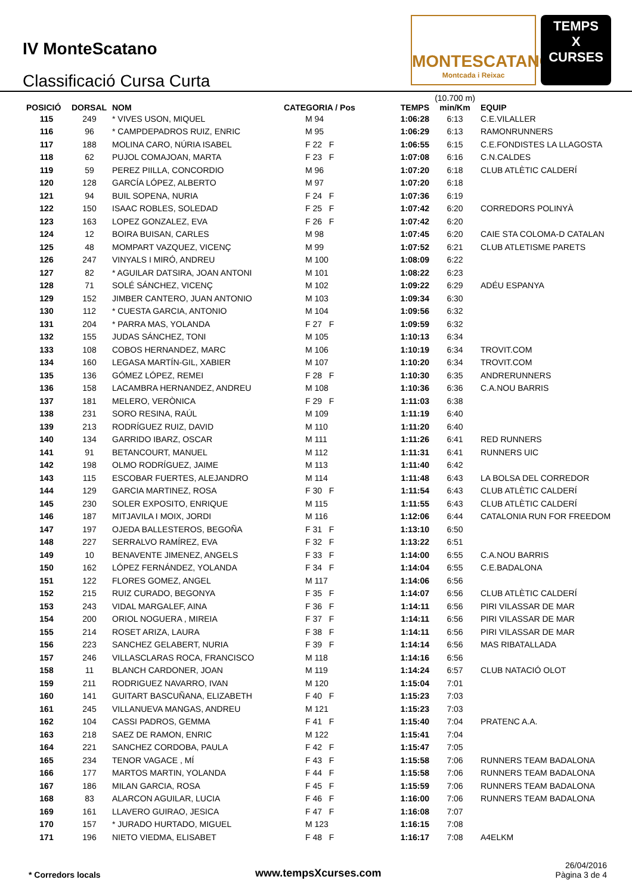IV MonteScatano
Classificació Cursa Curta
MONTESCATANO
Montcada i Reixac
TEMPS
X
CURSES
| POSICIÓ | DORSAL | NOM | CATEGORIA / Pos | TEMPS | (10.700 m) min/Km | EQUIP |
| --- | --- | --- | --- | --- | --- | --- |
| 115 | 249 | * VIVES USON, MIQUEL | M 94 | 1:06:28 | 6:13 | C.E.VILALLER |
| 116 | 96 | * CAMPDEPADROS RUIZ, ENRIC | M 95 | 1:06:29 | 6:13 | RAMONRUNNERS |
| 117 | 188 | MOLINA CARO, NÚRIA ISABEL | F 22 F | 1:06:55 | 6:15 | C.E.FONDISTES LA LLAGOSTA |
| 118 | 62 | PUJOL COMAJOAN, MARTA | F 23 F | 1:07:08 | 6:16 | C.N.CALDES |
| 119 | 59 | PEREZ PIILLA, CONCORDIO | M 96 | 1:07:20 | 6:18 | CLUB ATLÈTIC CALDERÍ |
| 120 | 128 | GARCÍA LÓPEZ, ALBERTO | M 97 | 1:07:20 | 6:18 | |
| 121 | 94 | BUIL SOPENA, NURIA | F 24 F | 1:07:36 | 6:19 | |
| 122 | 150 | ISAAC ROBLES, SOLEDAD | F 25 F | 1:07:42 | 6:20 | CORREDORS POLINYÀ |
| 123 | 163 | LOPEZ GONZALEZ, EVA | F 26 F | 1:07:42 | 6:20 | |
| 124 | 12 | BOIRA BUISAN, CARLES | M 98 | 1:07:45 | 6:20 | CAIE STA COLOMA-D CATALAN |
| 125 | 48 | MOMPART VAZQUEZ, VICENÇ | M 99 | 1:07:52 | 6:21 | CLUB ATLETISME PARETS |
| 126 | 247 | VINYALS I MIRÓ, ANDREU | M 100 | 1:08:09 | 6:22 | |
| 127 | 82 | * AGUILAR DATSIRA, JOAN ANTONI | M 101 | 1:08:22 | 6:23 | |
| 128 | 71 | SOLÉ SÁNCHEZ, VICENÇ | M 102 | 1:09:22 | 6:29 | ADÉU ESPANYA |
| 129 | 152 | JIMBER CANTERO, JUAN ANTONIO | M 103 | 1:09:34 | 6:30 | |
| 130 | 112 | * CUESTA GARCIA, ANTONIO | M 104 | 1:09:56 | 6:32 | |
| 131 | 204 | * PARRA MAS, YOLANDA | F 27 F | 1:09:59 | 6:32 | |
| 132 | 155 | JUDAS SÁNCHEZ, TONI | M 105 | 1:10:13 | 6:34 | |
| 133 | 108 | COBOS HERNANDEZ, MARC | M 106 | 1:10:19 | 6:34 | TROVIT.COM |
| 134 | 160 | LEGASA MARTÍN-GIL, XABIER | M 107 | 1:10:20 | 6:34 | TROVIT.COM |
| 135 | 136 | GÓMEZ LÓPEZ, REMEI | F 28 F | 1:10:30 | 6:35 | ANDRERUNNERS |
| 136 | 158 | LACAMBRA HERNANDEZ, ANDREU | M 108 | 1:10:36 | 6:36 | C.A.NOU BARRIS |
| 137 | 181 | MELERO, VERÒNICA | F 29 F | 1:11:03 | 6:38 | |
| 138 | 231 | SORO RESINA, RAÚL | M 109 | 1:11:19 | 6:40 | |
| 139 | 213 | RODRÍGUEZ RUIZ, DAVID | M 110 | 1:11:20 | 6:40 | |
| 140 | 134 | GARRIDO IBARZ, OSCAR | M 111 | 1:11:26 | 6:41 | RED RUNNERS |
| 141 | 91 | BETANCOURT, MANUEL | M 112 | 1:11:31 | 6:41 | RUNNERS UIC |
| 142 | 198 | OLMO RODRÍGUEZ, JAIME | M 113 | 1:11:40 | 6:42 | |
| 143 | 115 | ESCOBAR FUERTES, ALEJANDRO | M 114 | 1:11:48 | 6:43 | LA BOLSA DEL CORREDOR |
| 144 | 129 | GARCIA MARTINEZ, ROSA | F 30 F | 1:11:54 | 6:43 | CLUB ATLÈTIC CALDERÍ |
| 145 | 230 | SOLER EXPOSITO, ENRIQUE | M 115 | 1:11:55 | 6:43 | CLUB ATLÈTIC CALDERÍ |
| 146 | 187 | MITJAVILA I MOIX, JORDI | M 116 | 1:12:06 | 6:44 | CATALONIA RUN FOR FREEDOM |
| 147 | 197 | OJEDA BALLESTEROS, BEGOÑA | F 31 F | 1:13:10 | 6:50 | |
| 148 | 227 | SERRALVO RAMÍREZ, EVA | F 32 F | 1:13:22 | 6:51 | |
| 149 | 10 | BENAVENTE JIMENEZ, ANGELS | F 33 F | 1:14:00 | 6:55 | C.A.NOU BARRIS |
| 150 | 162 | LÓPEZ FERNÁNDEZ, YOLANDA | F 34 F | 1:14:04 | 6:55 | C.E.BADALONA |
| 151 | 122 | FLORES GOMEZ, ANGEL | M 117 | 1:14:06 | 6:56 | |
| 152 | 215 | RUIZ CURADO, BEGONYA | F 35 F | 1:14:07 | 6:56 | CLUB ATLÈTIC CALDERÍ |
| 153 | 243 | VIDAL MARGALEF, AINA | F 36 F | 1:14:11 | 6:56 | PIRI VILASSAR DE MAR |
| 154 | 200 | ORIOL NOGUERA , MIREIA | F 37 F | 1:14:11 | 6:56 | PIRI VILASSAR DE MAR |
| 155 | 214 | ROSET ARIZA, LAURA | F 38 F | 1:14:11 | 6:56 | PIRI VILASSAR DE MAR |
| 156 | 223 | SANCHEZ GELABERT, NURIA | F 39 F | 1:14:14 | 6:56 | MAS RIBATALLADA |
| 157 | 246 | VILLASCLARAS ROCA, FRANCISCO | M 118 | 1:14:16 | 6:56 | |
| 158 | 11 | BLANCH CARDONER, JOAN | M 119 | 1:14:24 | 6:57 | CLUB NATACIÓ OLOT |
| 159 | 211 | RODRIGUEZ NAVARRO, IVAN | M 120 | 1:15:04 | 7:01 | |
| 160 | 141 | GUITART BASCUÑANA, ELIZABETH | F 40 F | 1:15:23 | 7:03 | |
| 161 | 245 | VILLANUEVA MANGAS, ANDREU | M 121 | 1:15:23 | 7:03 | |
| 162 | 104 | CASSI PADROS, GEMMA | F 41 F | 1:15:40 | 7:04 | PRATENC A.A. |
| 163 | 218 | SAEZ DE RAMON, ENRIC | M 122 | 1:15:41 | 7:04 | |
| 164 | 221 | SANCHEZ CORDOBA, PAULA | F 42 F | 1:15:47 | 7:05 | |
| 165 | 234 | TENOR VAGACE , MÍ | F 43 F | 1:15:58 | 7:06 | RUNNERS TEAM BADALONA |
| 166 | 177 | MARTOS MARTIN, YOLANDA | F 44 F | 1:15:58 | 7:06 | RUNNERS TEAM BADALONA |
| 167 | 186 | MILAN GARCIA, ROSA | F 45 F | 1:15:59 | 7:06 | RUNNERS TEAM BADALONA |
| 168 | 83 | ALARCON AGUILAR, LUCIA | F 46 F | 1:16:00 | 7:06 | RUNNERS TEAM BADALONA |
| 169 | 161 | LLAVERO GUIRAO, JESICA | F 47 F | 1:16:08 | 7:07 | |
| 170 | 157 | * JURADO HURTADO, MIGUEL | M 123 | 1:16:15 | 7:08 | |
| 171 | 196 | NIETO VIEDMA, ELISABET | F 48 F | 1:16:17 | 7:08 | A4ELKM |
* Corredors locals
www.tempsXcurses.com
26/04/2016
Pàgina 3 de 4